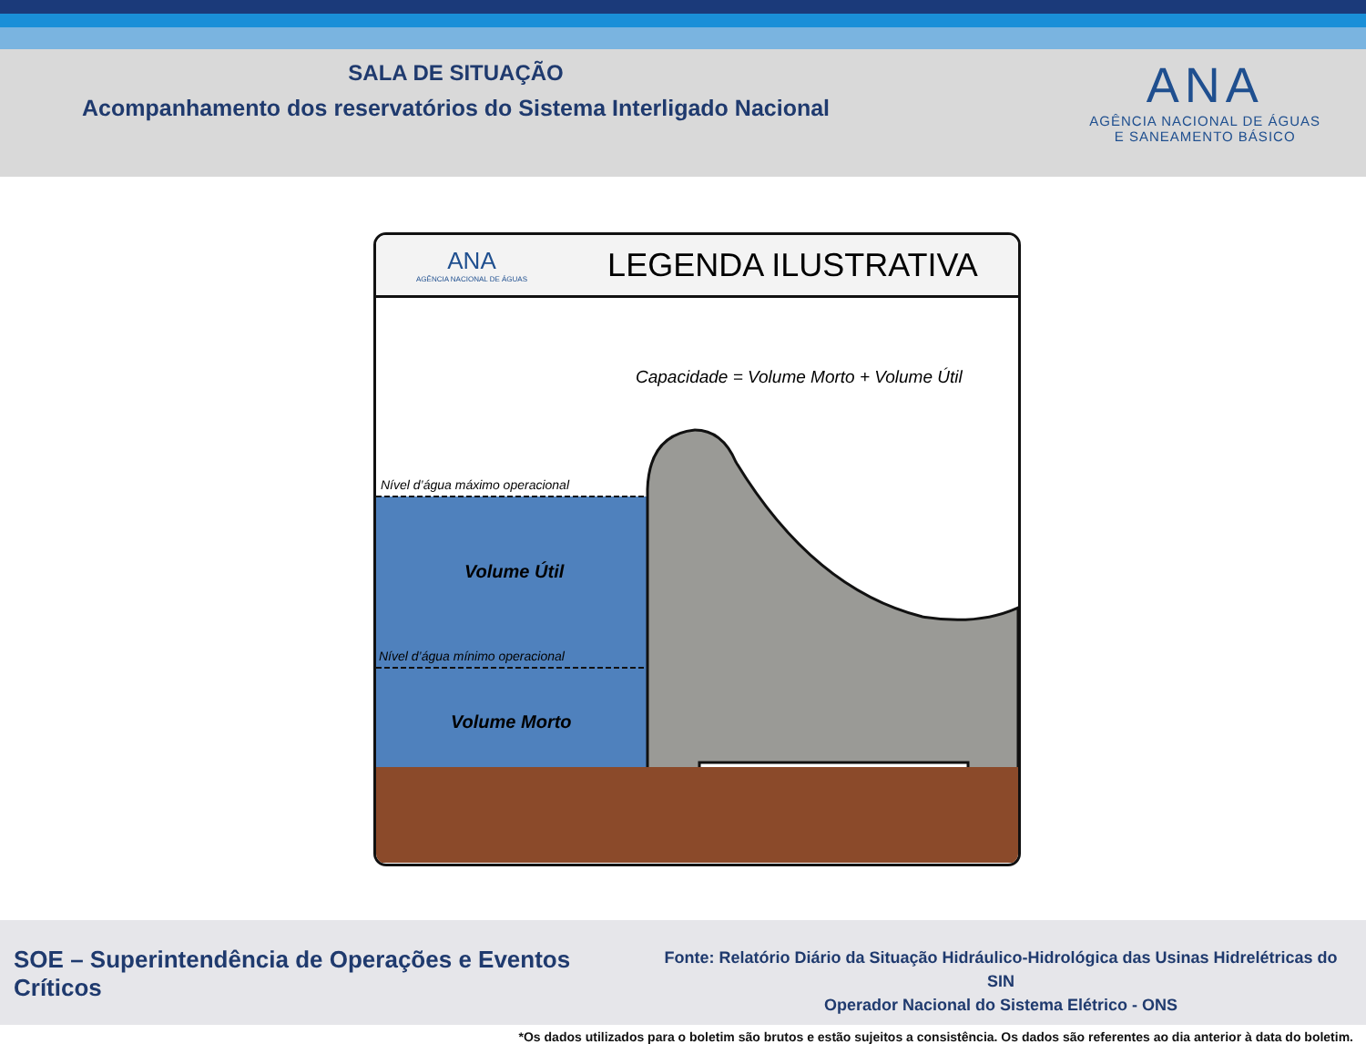SALA DE SITUAÇÃO
Acompanhamento dos reservatórios do Sistema Interligado Nacional
ANA
AGÊNCIA NACIONAL DE ÁGUAS
E SANEAMENTO BÁSICO
ANA
AGÊNCIA NACIONAL DE ÁGUAS
LEGENDA ILUSTRATIVA
Capacidade = Volume Morto + Volume Útil
Nível d’água máximo operacional
Nível d’água mínimo operacional
Volume Útil
Volume Morto
SOE – Superintendência de Operações e Eventos Críticos
Fonte: Relatório Diário da Situação Hidráulico-Hidrológica das Usinas Hidrelétricas do SIN
Operador Nacional do Sistema Elétrico - ONS
*Os dados utilizados para o boletim são brutos e estão sujeitos a consistência. Os dados são referentes ao dia anterior à data do boletim.